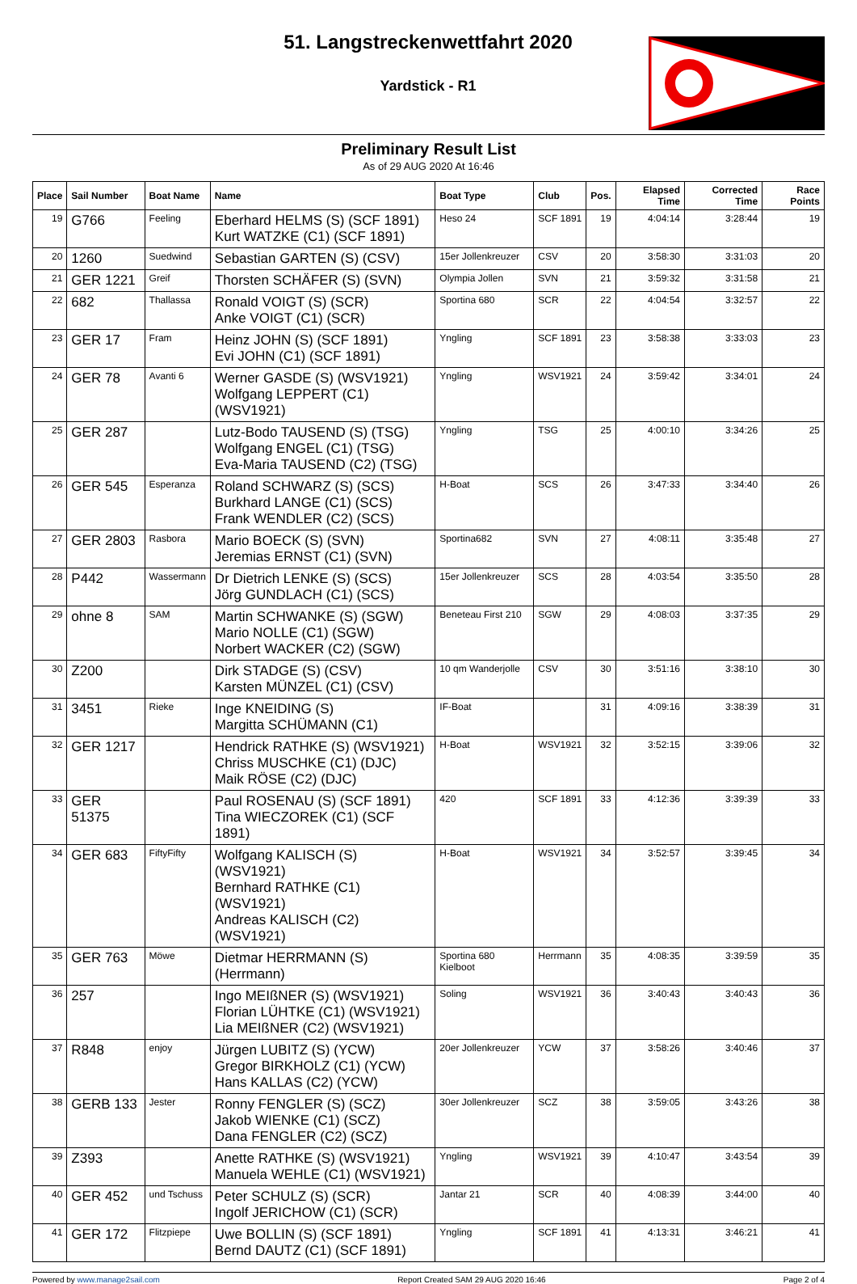51. Langstreckenwettfahrt 2020
Yardstick - R1
Preliminary Result List
As of 29 AUG 2020 At 16:46
| Place | Sail Number | Boat Name | Name | Boat Type | Club | Pos. | Elapsed Time | Corrected Time | Race Points |
| --- | --- | --- | --- | --- | --- | --- | --- | --- | --- |
| 19 | G766 | Feeling | Eberhard HELMS (S) (SCF 1891) Kurt WATZKE (C1) (SCF 1891) | Heso 24 | SCF 1891 | 19 | 4:04:14 | 3:28:44 | 19 |
| 20 | 1260 | Suedwind | Sebastian GARTEN (S) (CSV) | 15er Jollenkreuzer | CSV | 20 | 3:58:30 | 3:31:03 | 20 |
| 21 | GER 1221 | Greif | Thorsten SCHÄFER (S) (SVN) | Olympia Jollen | SVN | 21 | 3:59:32 | 3:31:58 | 21 |
| 22 | 682 | Thallassa | Ronald VOIGT (S) (SCR) Anke VOIGT (C1) (SCR) | Sportina 680 | SCR | 22 | 4:04:54 | 3:32:57 | 22 |
| 23 | GER 17 | Fram | Heinz JOHN (S) (SCF 1891) Evi JOHN (C1) (SCF 1891) | Yngling | SCF 1891 | 23 | 3:58:38 | 3:33:03 | 23 |
| 24 | GER 78 | Avanti 6 | Werner GASDE (S) (WSV1921) Wolfgang LEPPERT (C1) (WSV1921) | Yngling | WSV1921 | 24 | 3:59:42 | 3:34:01 | 24 |
| 25 | GER 287 | | Lutz-Bodo TAUSEND (S) (TSG) Wolfgang ENGEL (C1) (TSG) Eva-Maria TAUSEND (C2) (TSG) | Yngling | TSG | 25 | 4:00:10 | 3:34:26 | 25 |
| 26 | GER 545 | Esperanza | Roland SCHWARZ (S) (SCS) Burkhard LANGE (C1) (SCS) Frank WENDLER (C2) (SCS) | H-Boat | SCS | 26 | 3:47:33 | 3:34:40 | 26 |
| 27 | GER 2803 | Rasbora | Mario BOECK (S) (SVN) Jeremias ERNST (C1) (SVN) | Sportina682 | SVN | 27 | 4:08:11 | 3:35:48 | 27 |
| 28 | P442 | Wassermann | Dr Dietrich LENKE (S) (SCS) Jörg GUNDLACH (C1) (SCS) | 15er Jollenkreuzer | SCS | 28 | 4:03:54 | 3:35:50 | 28 |
| 29 | ohne 8 | SAM | Martin SCHWANKE (S) (SGW) Mario NOLLE (C1) (SGW) Norbert WACKER (C2) (SGW) | Beneteau First 210 | SGW | 29 | 4:08:03 | 3:37:35 | 29 |
| 30 | Z200 | | Dirk STADGE (S) (CSV) Karsten MÜNZEL (C1) (CSV) | 10 qm Wanderjolle | CSV | 30 | 3:51:16 | 3:38:10 | 30 |
| 31 | 3451 | Rieke | Inge KNEIDING (S) Margitta SCHÜMANN (C1) | IF-Boat | | 31 | 4:09:16 | 3:38:39 | 31 |
| 32 | GER 1217 | | Hendrick RATHKE (S) (WSV1921) Chriss MUSCHKE (C1) (DJC) Maik RÖSE (C2) (DJC) | H-Boat | WSV1921 | 32 | 3:52:15 | 3:39:06 | 32 |
| 33 | GER 51375 | | Paul ROSENAU (S) (SCF 1891) Tina WIECZOREK (C1) (SCF 1891) | 420 | SCF 1891 | 33 | 4:12:36 | 3:39:39 | 33 |
| 34 | GER 683 | FiftyFifty | Wolfgang KALISCH (S) (WSV1921) Bernhard RATHKE (C1) (WSV1921) Andreas KALISCH (C2) (WSV1921) | H-Boat | WSV1921 | 34 | 3:52:57 | 3:39:45 | 34 |
| 35 | GER 763 | Möwe | Dietmar HERRMANN (S) (Herrmann) | Sportina 680 Kielboot | Herrmann | 35 | 4:08:35 | 3:39:59 | 35 |
| 36 | 257 | | Ingo MEIßNER (S) (WSV1921) Florian LÜHTKE (C1) (WSV1921) Lia MEIßNER (C2) (WSV1921) | Soling | WSV1921 | 36 | 3:40:43 | 3:40:43 | 36 |
| 37 | R848 | enjoy | Jürgen LUBITZ (S) (YCW) Gregor BIRKHOLZ (C1) (YCW) Hans KALLAS (C2) (YCW) | 20er Jollenkreuzer | YCW | 37 | 3:58:26 | 3:40:46 | 37 |
| 38 | GERB 133 | Jester | Ronny FENGLER (S) (SCZ) Jakob WIENKE (C1) (SCZ) Dana FENGLER (C2) (SCZ) | 30er Jollenkreuzer | SCZ | 38 | 3:59:05 | 3:43:26 | 38 |
| 39 | Z393 | | Anette RATHKE (S) (WSV1921) Manuela WEHLE (C1) (WSV1921) | Yngling | WSV1921 | 39 | 4:10:47 | 3:43:54 | 39 |
| 40 | GER 452 | und Tschuss | Peter SCHULZ (S) (SCR) Ingolf JERICHOW (C1) (SCR) | Jantar 21 | SCR | 40 | 4:08:39 | 3:44:00 | 40 |
| 41 | GER 172 | Flitzpiepe | Uwe BOLLIN (S) (SCF 1891) Bernd DAUTZ (C1) (SCF 1891) | Yngling | SCF 1891 | 41 | 4:13:31 | 3:46:21 | 41 |
Powered by www.manage2sail.com Report Created SAM 29 AUG 2020 16:46 Page 2 of 4